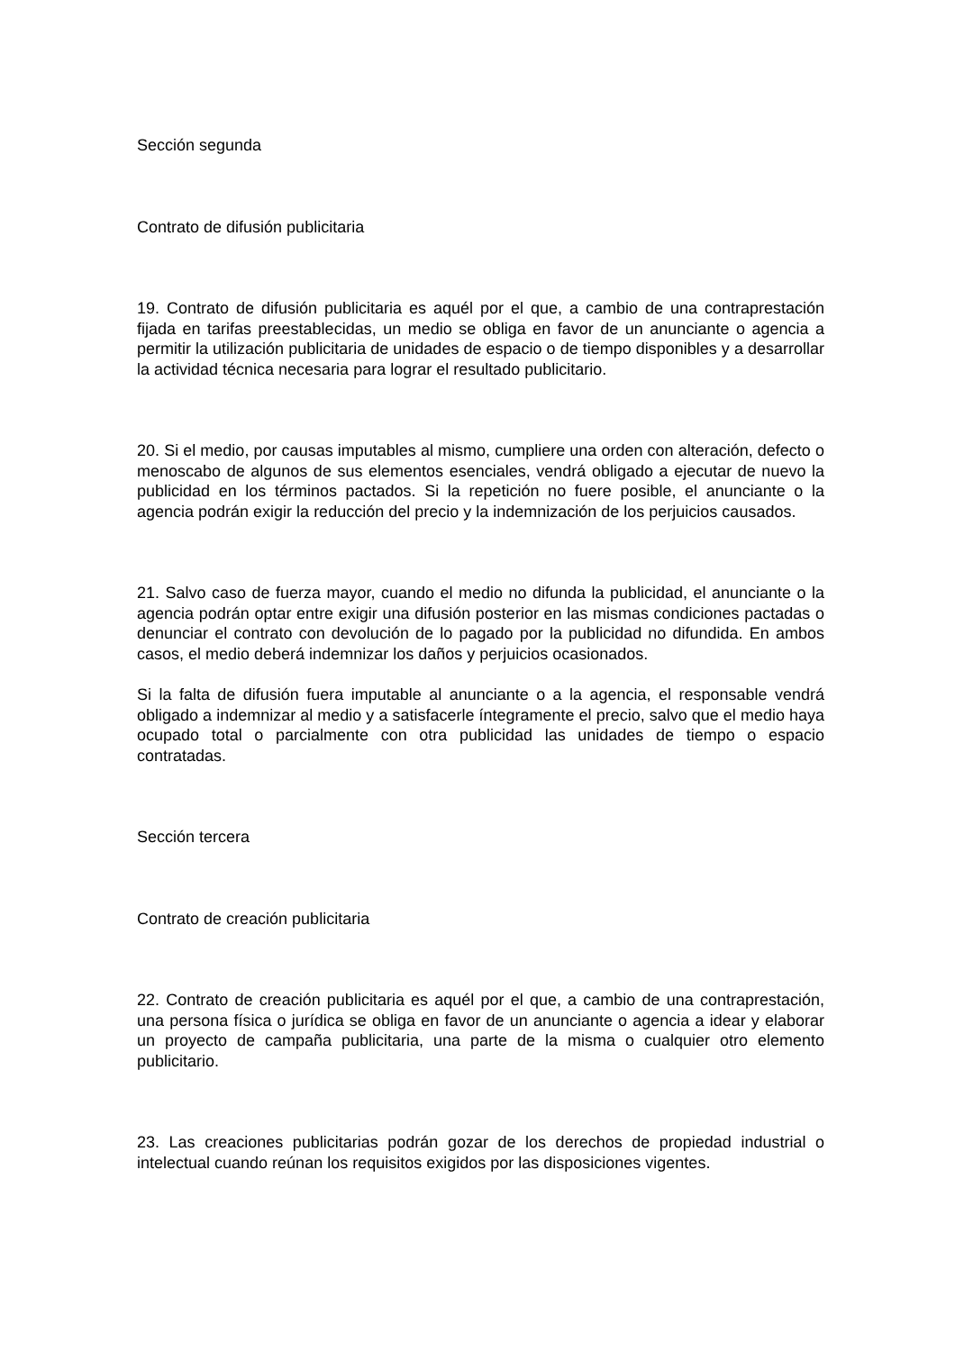Sección segunda
Contrato de difusión publicitaria
19. Contrato de difusión publicitaria es aquél por el que, a cambio de una contraprestación fijada en tarifas preestablecidas, un medio se obliga en favor de un anunciante o agencia a permitir la utilización publicitaria de unidades de espacio o de tiempo disponibles y a desarrollar la actividad técnica necesaria para lograr el resultado publicitario.
20. Si el medio, por causas imputables al mismo, cumpliere una orden con alteración, defecto o menoscabo de algunos de sus elementos esenciales, vendrá obligado a ejecutar de nuevo la publicidad en los términos pactados. Si la repetición no fuere posible, el anunciante o la agencia podrán exigir la reducción del precio y la indemnización de los perjuicios causados.
21. Salvo caso de fuerza mayor, cuando el medio no difunda la publicidad, el anunciante o la agencia podrán optar entre exigir una difusión posterior en las mismas condiciones pactadas o denunciar el contrato con devolución de lo pagado por la publicidad no difundida. En ambos casos, el medio deberá indemnizar los daños y perjuicios ocasionados.
Si la falta de difusión fuera imputable al anunciante o a la agencia, el responsable vendrá obligado a indemnizar al medio y a satisfacerle íntegramente el precio, salvo que el medio haya ocupado total o parcialmente con otra publicidad las unidades de tiempo o espacio contratadas.
Sección tercera
Contrato de creación publicitaria
22. Contrato de creación publicitaria es aquél por el que, a cambio de una contraprestación, una persona física o jurídica se obliga en favor de un anunciante o agencia a idear y elaborar un proyecto de campaña publicitaria, una parte de la misma o cualquier otro elemento publicitario.
23. Las creaciones publicitarias podrán gozar de los derechos de propiedad industrial o intelectual cuando reúnan los requisitos exigidos por las disposiciones vigentes.